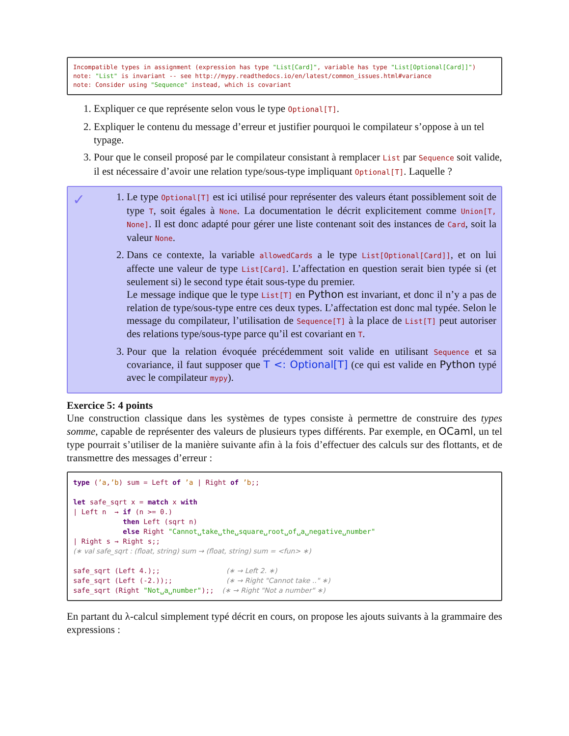Incompatible types in assignment (expression has type "List[Card]", variable has type "List[Optional[Card]]") note: "List" is invariant -- see http://mypy.readthedocs.io/en/latest/common_issues.html#variance note: Consider using "Sequence" instead, which is covariant
1. Expliquer ce que représente selon vous le type Optional[T].
2. Expliquer le contenu du message d’erreur et justifier pourquoi le compilateur s’oppose à un tel typage.
3. Pour que le conseil proposé par le compilateur consistant à remplacer List par Sequence soit valide, il est nécessaire d’avoir une relation type/sous-type impliquant Optional[T]. Laquelle ?
✓
1. Le type Optional[T] est ici utilisé pour représenter des valeurs étant possiblement soit de type T, soit égales à None. La documentation le décrit explicitement comme Union[T, None]. Il est donc adapté pour gérer une liste contenant soit des instances de Card, soit la valeur None.
2. Dans ce contexte, la variable allowedCards a le type List[Optional[Card]], et on lui affecte une valeur de type List[Card]. L’affectation en question serait bien typée si (et seulement si) le second type était sous-type du premier.
Le message indique que le type List[T] en Python est invariant, et donc il n’y a pas de relation de type/sous-type entre ces deux types. L’affectation est donc mal typée. Selon le message du compilateur, l’utilisation de Sequence[T] à la place de List[T] peut autoriser des relations type/sous-type parce qu’il est covariant en T.
3. Pour que la relation évoquée précédemment soit valide en utilisant Sequence et sa covariance, il faut supposer que T <: Optional[T] (ce qui est valide en Python typé avec le compilateur mypy).
Exercice 5: 4 points
Une construction classique dans les systèmes de types consiste à permettre de construire des types somme, capable de représenter des valeurs de plusieurs types différents. Par exemple, en OCaml, un tel type pourrait s’utiliser de la manière suivante afin à la fois d’effectuer des calculs sur des flottants, et de transmettre des messages d’erreur :
type (’a,’b) sum = Left of ’a | Right of ’b;; let safe_sqrt x = match x with | Left n → if (n >= 0.) then Left (sqrt n) else Right "Cannot␣take␣the␣square␣root␣of␣a␣negative␣number" | Right s → Right s;; (∗ val safe_sqrt : (float, string) sum → (float, string) sum = <fun> ∗) safe_sqrt (Left 4.);; (∗ → Left 2. ∗) safe_sqrt (Left (-2.));; (∗ → Right "Cannot take .." ∗) safe_sqrt (Right "Not␣a␣number");; (∗ → Right "Not a number" ∗)
En partant du λ-calcul simplement typé décrit en cours, on propose les ajouts suivants à la grammaire des expressions :